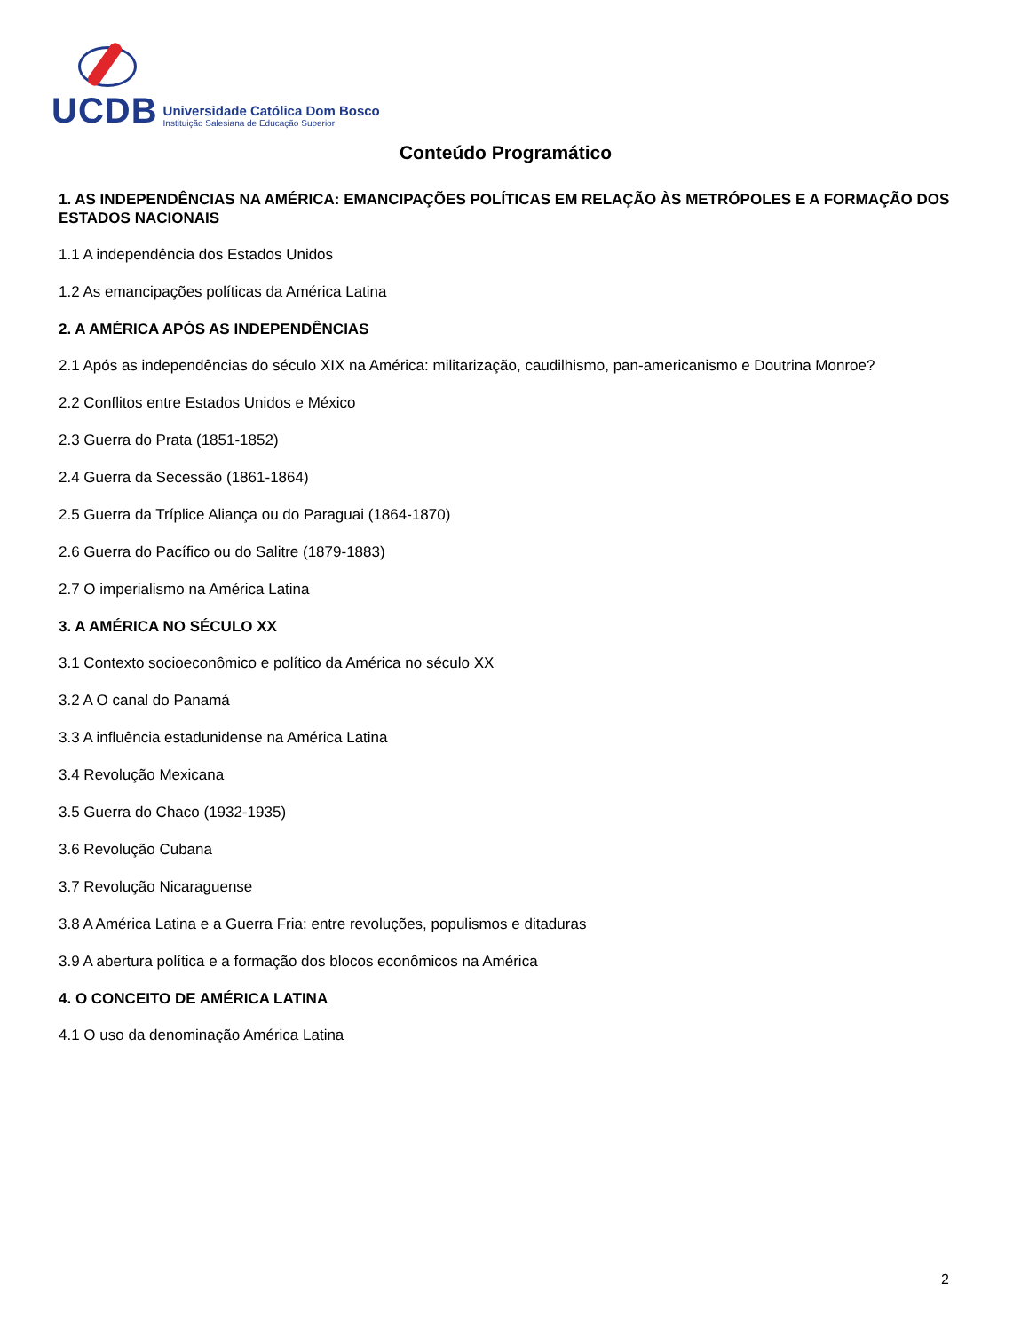UCDB
Universidade Católica Dom Bosco
Instituição Salesiana de Educação Superior
Conteúdo Programático
1. AS INDEPENDÊNCIAS NA AMÉRICA: EMANCIPAÇÕES POLÍTICAS EM RELAÇÃO ÀS METRÓPOLES E A FORMAÇÃO DOS ESTADOS NACIONAIS
1.1 A independência dos Estados Unidos
1.2 As emancipações políticas da América Latina
2. A AMÉRICA APÓS AS INDEPENDÊNCIAS
2.1 Após as independências do século XIX na América: militarização, caudilhismo, pan-americanismo e Doutrina Monroe?
2.2 Conflitos entre Estados Unidos e México
2.3 Guerra do Prata (1851-1852)
2.4 Guerra da Secessão (1861-1864)
2.5 Guerra da Tríplice Aliança ou do Paraguai (1864-1870)
2.6 Guerra do Pacífico ou do Salitre (1879-1883)
2.7 O imperialismo na América Latina
3. A AMÉRICA NO SÉCULO XX
3.1 Contexto socioeconômico e político da América no século XX
3.2 A O canal do Panamá
3.3 A influência estadunidense na América Latina
3.4 Revolução Mexicana
3.5 Guerra do Chaco (1932-1935)
3.6 Revolução Cubana
3.7 Revolução Nicaraguense
3.8 A América Latina e a Guerra Fria: entre revoluções, populismos e ditaduras
3.9 A abertura política e a formação dos blocos econômicos na América
4. O CONCEITO DE AMÉRICA LATINA
4.1 O uso da denominação América Latina
2